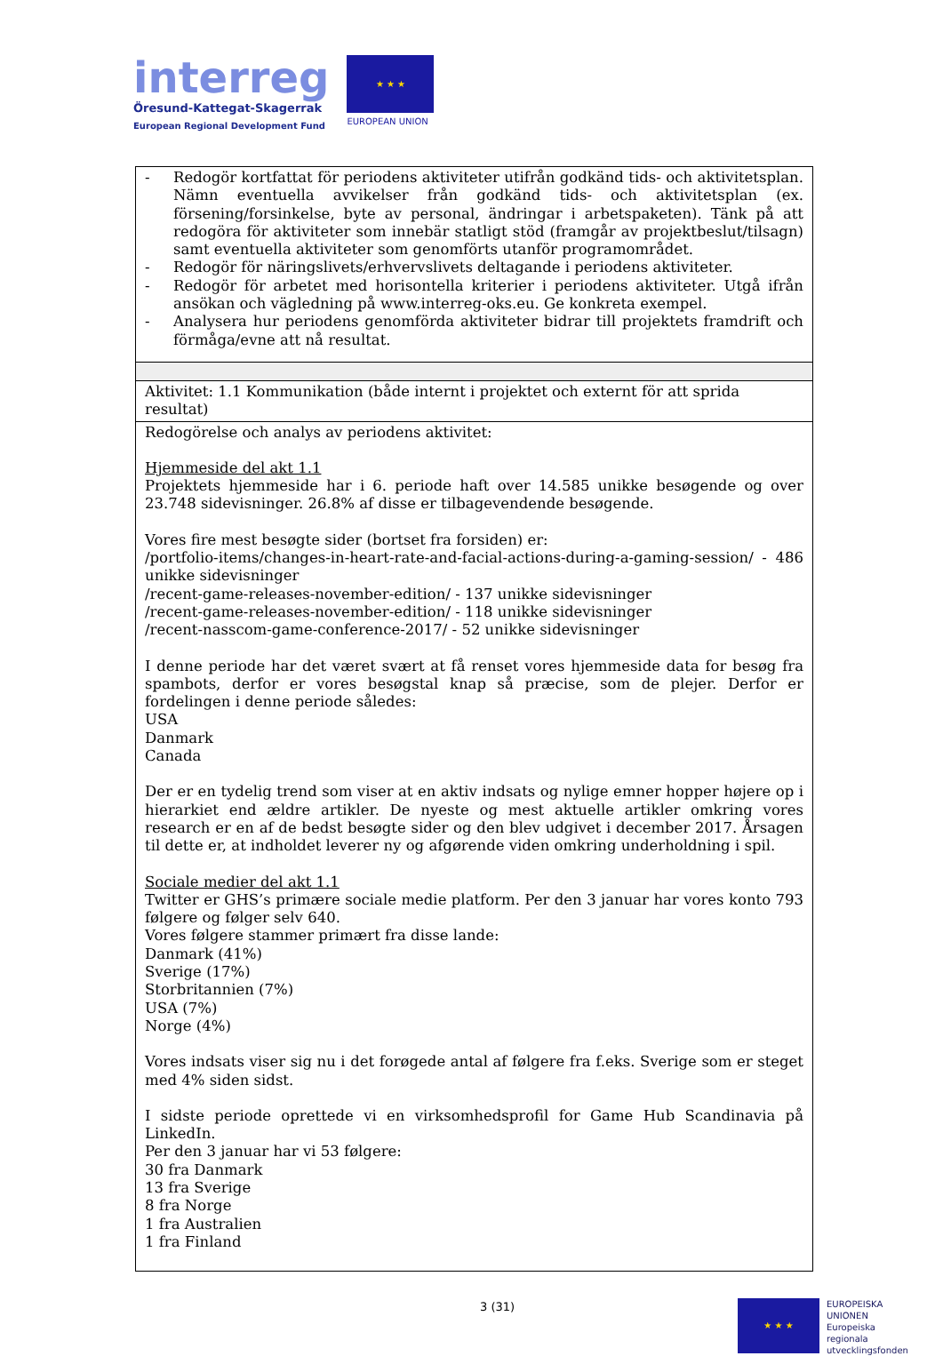interreg
Öresund-Kattegat-Skagerrak
European Regional Development Fund
★ ★ ★
EUROPEAN UNION
| - Redogör kortfattat för periodens aktiviteter utifrån godkänd tids- och aktivitetsplan. Nämn eventuella avvikelser från godkänd tids- och aktivitetsplan (ex. försening/forsinkelse, byte av personal, ändringar i arbetspaketen). Tänk på att redogöra för aktiviteter som innebär statligt stöd (framgår av projektbeslut/tilsagn) samt eventuella aktiviteter som genomförts utanför programområdet. - Redogör för näringslivets/erhvervslivets deltagande i periodens aktiviteter. - Redogör för arbetet med horisontella kriterier i periodens aktiviteter. Utgå ifrån ansökan och vägledning på www.interreg-oks.eu. Ge konkreta exempel. - Analysera hur periodens genomförda aktiviteter bidrar till projektets framdrift och förmåga/evne att nå resultat. |
| Aktivitet: 1.1 Kommunikation (både internt i projektet och externt för att sprida resultat) |
| Redogörelse och analys av periodens aktivitet: Hjemmeside del akt 1.1 Projektets hjemmeside har i 6. periode haft over 14.585 unikke besøgende og over 23.748 sidevisninger. 26.8% af disse er tilbagevendende besøgende. Vores fire mest besøgte sider (bortset fra forsiden) er: /portfolio-items/changes-in-heart-rate-and-facial-actions-during-a-gaming-session/ - 486 unikke sidevisninger /recent-game-releases-november-edition/ - 137 unikke sidevisninger /recent-game-releases-november-edition/ - 118 unikke sidevisninger /recent-nasscom-game-conference-2017/ - 52 unikke sidevisninger I denne periode har det været svært at få renset vores hjemmeside data for besøg fra spambots, derfor er vores besøgstal knap så præcise, som de plejer. Derfor er fordelingen i denne periode således: USA Danmark Canada Der er en tydelig trend som viser at en aktiv indsats og nylige emner hopper højere op i hierarkiet end ældre artikler. De nyeste og mest aktuelle artikler omkring vores research er en af de bedst besøgte sider og den blev udgivet i december 2017. Årsagen til dette er, at indholdet leverer ny og afgørende viden omkring underholdning i spil. Sociale medier del akt 1.1 Twitter er GHS’s primære sociale medie platform. Per den 3 januar har vores konto 793 følgere og følger selv 640. Vores følgere stammer primært fra disse lande: Danmark (41%) Sverige (17%) Storbritannien (7%) USA (7%) Norge (4%) Vores indsats viser sig nu i det forøgede antal af følgere fra f.eks. Sverige som er steget med 4% siden sidst. I sidste periode oprettede vi en virksomhedsprofil for Game Hub Scandinavia på LinkedIn. Per den 3 januar har vi 53 følgere: 30 fra Danmark 13 fra Sverige 8 fra Norge 1 fra Australien 1 fra Finland |
3 (31)
★ ★ ★
EUROPEISKA
UNIONEN
Europeiska
regionala
utvecklingsfonden